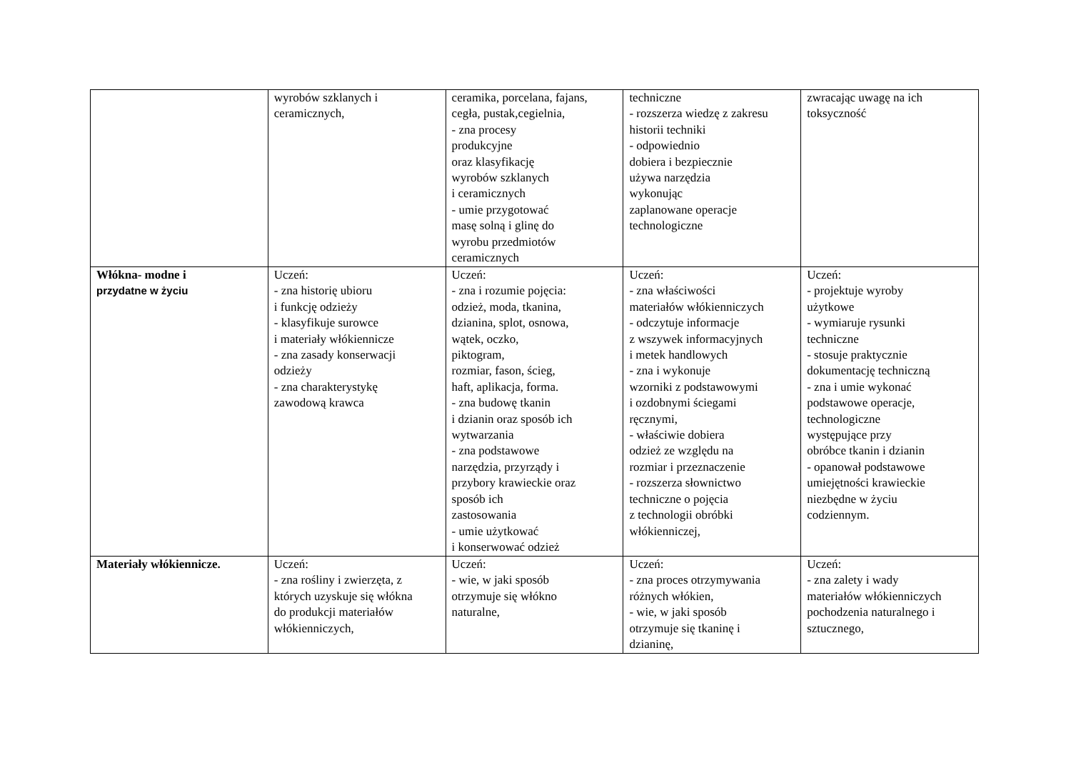| | wyrobów szklanych i ceramicznych, | ceramika, porcelana, fajans, cegła, pustak,cegielnia, - zna procesy produkcyjne oraz klasyfikację wyrobów szklanych i ceramicznych - umie przygotować masę solną i glinę do wyrobu przedmiotów ceramicznych | techniczne - rozszerza wiedzę z zakresu historii techniki - odpowiednio dobiera i bezpiecznie używa narzędzia wykonując zaplanowane operacje technologiczne | zwracając uwagę na ich toksyczność |
| Włókna- modne i przydatne w życiu | Uczeń: - zna historię ubioru i funkcję odzieży - klasyfikuje surowce i materiały włókiennicze - zna zasady konserwacji odzieży - zna charakterystykę zawodową krawca | Uczeń: - zna i rozumie pojęcia: odzież, moda, tkanina, dzianina, splot, osnowa, wątek, oczko, piktogram, rozmiar, fason, ścieg, haft, aplikacja, forma. - zna budowę tkanin i dzianin oraz sposób ich wytwarzania - zna podstawowe narzędzia, przyrządy i przybory krawieckie oraz sposób ich zastosowania - umie użytkować i konserwować odzież | Uczeń: - zna właściwości materiałów włókienniczych - odczytuje informacje z wszywek informacyjnych i metek handlowych - zna i wykonuje wzorniki z podstawowymi i ozdobnymi ściegami ręcznymi, - właściwie dobiera odzież ze względu na rozmiar i przeznaczenie - rozszerza słownictwo techniczne o pojęcia z technologii obróbki włókienniczej, | Uczeń: - projektuje wyroby użytkowe - wymiaruje rysunki techniczne - stosuje praktycznie dokumentację techniczną - zna i umie wykonać podstawowe operacje, technologiczne występujące przy obróbce tkanin i dzianin - opanował podstawowe umiejętności krawieckie niezbędne w życiu codziennym. |
| Materiały włókiennicze. | Uczeń: - zna rośliny i zwierzęta, z których uzyskuje się włókna do produkcji materiałów włókienniczych, | Uczeń: - wie, w jaki sposób otrzymuje się włókno naturalne, | Uczeń: - zna proces otrzymywania różnych włókien, - wie, w jaki sposób otrzymuje się tkaninę i dzianinę, | Uczeń: - zna zalety i wady materiałów włókienniczych pochodzenia naturalnego i sztucznego, |